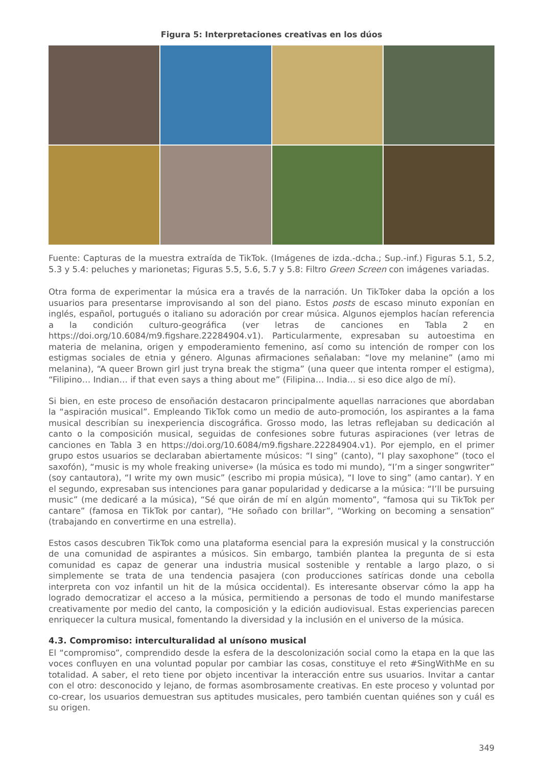Figura 5: Interpretaciones creativas en los dúos
Fuente: Capturas de la muestra extraída de TikTok. (Imágenes de izda.-dcha.; Sup.-inf.) Figuras 5.1, 5.2, 5.3 y 5.4: peluches y marionetas; Figuras 5.5, 5.6, 5.7 y 5.8: Filtro Green Screen con imágenes variadas.
Otra forma de experimentar la música era a través de la narración. Un TikToker daba la opción a los usuarios para presentarse improvisando al son del piano. Estos posts de escaso minuto exponían en inglés, español, portugués o italiano su adoración por crear música. Algunos ejemplos hacían referencia a la condición culturo-geográfica (ver letras de canciones en Tabla 2 en https://doi.org/10.6084/m9.figshare.22284904.v1). Particularmente, expresaban su autoestima en materia de melanina, origen y empoderamiento femenino, así como su intención de romper con los estigmas sociales de etnia y género. Algunas afirmaciones señalaban: “love my melanine” (amo mi melanina), “A queer Brown girl just tryna break the stigma” (una queer que intenta romper el estigma), “Filipino… Indian… if that even says a thing about me” (Filipina… India… si eso dice algo de mí).
Si bien, en este proceso de ensoñación destacaron principalmente aquellas narraciones que abordaban la “aspiración musical”. Empleando TikTok como un medio de auto-promoción, los aspirantes a la fama musical describían su inexperiencia discográfica. Grosso modo, las letras reflejaban su dedicación al canto o la composición musical, seguidas de confesiones sobre futuras aspiraciones (ver letras de canciones en Tabla 3 en https://doi.org/10.6084/m9.figshare.22284904.v1). Por ejemplo, en el primer grupo estos usuarios se declaraban abiertamente músicos: “I sing” (canto), “I play saxophone” (toco el saxofón), “music is my whole freaking universe» (la música es todo mi mundo), “I’m a singer songwriter” (soy cantautora), “I write my own music” (escribo mi propia música), “I love to sing” (amo cantar). Y en el segundo, expresaban sus intenciones para ganar popularidad y dedicarse a la música: “I’ll be pursuing music” (me dedicaré a la música), “Sé que oirán de mí en algún momento”, “famosa qui su TikTok per cantare” (famosa en TikTok por cantar), “He soñado con brillar”, “Working on becoming a sensation” (trabajando en convertirme en una estrella).
Estos casos descubren TikTok como una plataforma esencial para la expresión musical y la construcción de una comunidad de aspirantes a músicos. Sin embargo, también plantea la pregunta de si esta comunidad es capaz de generar una industria musical sostenible y rentable a largo plazo, o si simplemente se trata de una tendencia pasajera (con producciones satíricas donde una cebolla interpreta con voz infantil un hit de la música occidental). Es interesante observar cómo la app ha logrado democratizar el acceso a la música, permitiendo a personas de todo el mundo manifestarse creativamente por medio del canto, la composición y la edición audiovisual. Estas experiencias parecen enriquecer la cultura musical, fomentando la diversidad y la inclusión en el universo de la música.
4.3. Compromiso: interculturalidad al unísono musical
El “compromiso”, comprendido desde la esfera de la descolonización social como la etapa en la que las voces confluyen en una voluntad popular por cambiar las cosas, constituye el reto #SingWithMe en su totalidad. A saber, el reto tiene por objeto incentivar la interacción entre sus usuarios. Invitar a cantar con el otro: desconocido y lejano, de formas asombrosamente creativas. En este proceso y voluntad por co-crear, los usuarios demuestran sus aptitudes musicales, pero también cuentan quiénes son y cuál es su origen.
349